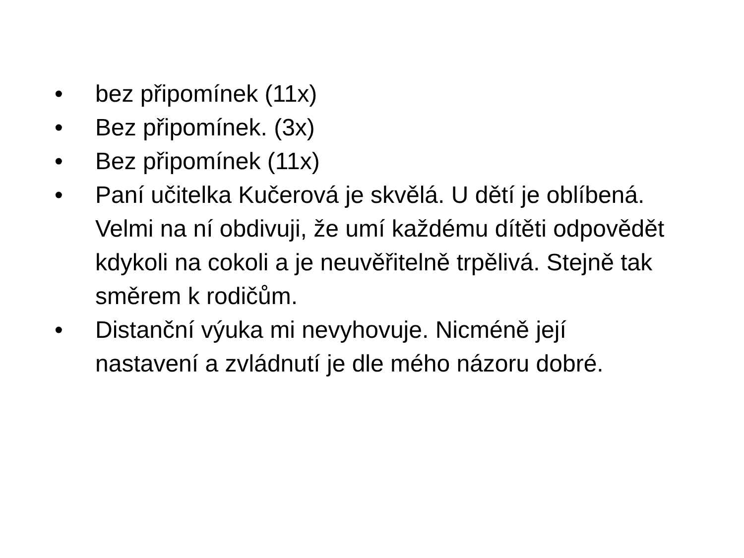• bez připomínek (11x)
• Bez připomínek. (3x)
• Bez připomínek (11x)
• Paní učitelka Kučerová je skvělá. U dětí je oblíbená. Velmi na ní obdivuji, že umí každému dítěti odpovědět kdykoli na cokoli a je neuvěřitelně trpělivá. Stejně tak směrem k rodičům.
• Distanční výuka mi nevyhovuje. Nicméně její nastavení a zvládnutí je dle mého názoru dobré.